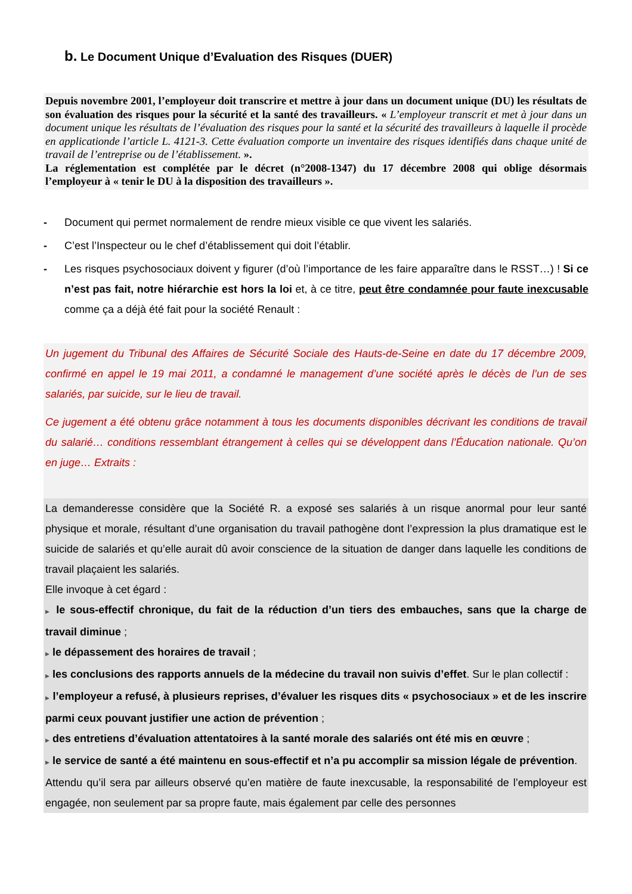b. Le Document Unique d’Evaluation des Risques (DUER)
Depuis novembre 2001, l’employeur doit transcrire et mettre à jour dans un document unique (DU) les résultats de son évaluation des risques pour la sécurité et la santé des travailleurs. « L’employeur transcrit et met à jour dans un document unique les résultats de l’évaluation des risques pour la santé et la sécurité des travailleurs à laquelle il procède en applicationde l’article L. 4121-3. Cette évaluation comporte un inventaire des risques identifiés dans chaque unité de travail de l’entreprise ou de l’établissement. ».
La réglementation est complétée par le décret (n°2008-1347) du 17 décembre 2008 qui oblige désormais l’employeur à « tenir le DU à la disposition des travailleurs ».
- Document qui permet normalement de rendre mieux visible ce que vivent les salariés.
- C’est l’Inspecteur ou le chef d’établissement qui doit l’établir.
- Les risques psychosociaux doivent y figurer (d’où l’importance de les faire apparaître dans le RSST…) ! Si ce n’est pas fait, notre hiérarchie est hors la loi et, à ce titre, peut être condamnée pour faute inexcusable comme ça a déjà été fait pour la société Renault :
Un jugement du Tribunal des Affaires de Sécurité Sociale des Hauts-de-Seine en date du 17 décembre 2009, confirmé en appel le 19 mai 2011, a condamné le management d’une société après le décès de l’un de ses salariés, par suicide, sur le lieu de travail.
Ce jugement a été obtenu grâce notamment à tous les documents disponibles décrivant les conditions de travail du salarié… conditions ressemblant étrangement à celles qui se développent dans l’Éducation nationale. Qu’on en juge… Extraits :
La demanderesse considère que la Société R. a exposé ses salariés à un risque anormal pour leur santé physique et morale, résultant d’une organisation du travail pathogène dont l’expression la plus dramatique est le suicide de salariés et qu’elle aurait dû avoir conscience de la situation de danger dans laquelle les conditions de travail plaçaient les salariés.
Elle invoque à cet égard :
▶ le sous-effectif chronique, du fait de la réduction d’un tiers des embauches, sans que la charge de travail diminue ;
▶ le dépassement des horaires de travail ;
▶ les conclusions des rapports annuels de la médecine du travail non suivis d’effet. Sur le plan collectif :
▶ l’employeur a refusé, à plusieurs reprises, d’évaluer les risques dits « psychosociaux » et de les inscrire parmi ceux pouvant justifier une action de prévention ;
▶ des entretiens d’évaluation attentatoires à la santé morale des salariés ont été mis en œuvre ;
▶ le service de santé a été maintenu en sous-effectif et n’a pu accomplir sa mission légale de prévention.
Attendu qu’il sera par ailleurs observé qu’en matière de faute inexcusable, la responsabilité de l’employeur est engagée, non seulement par sa propre faute, mais également par celle des personnes